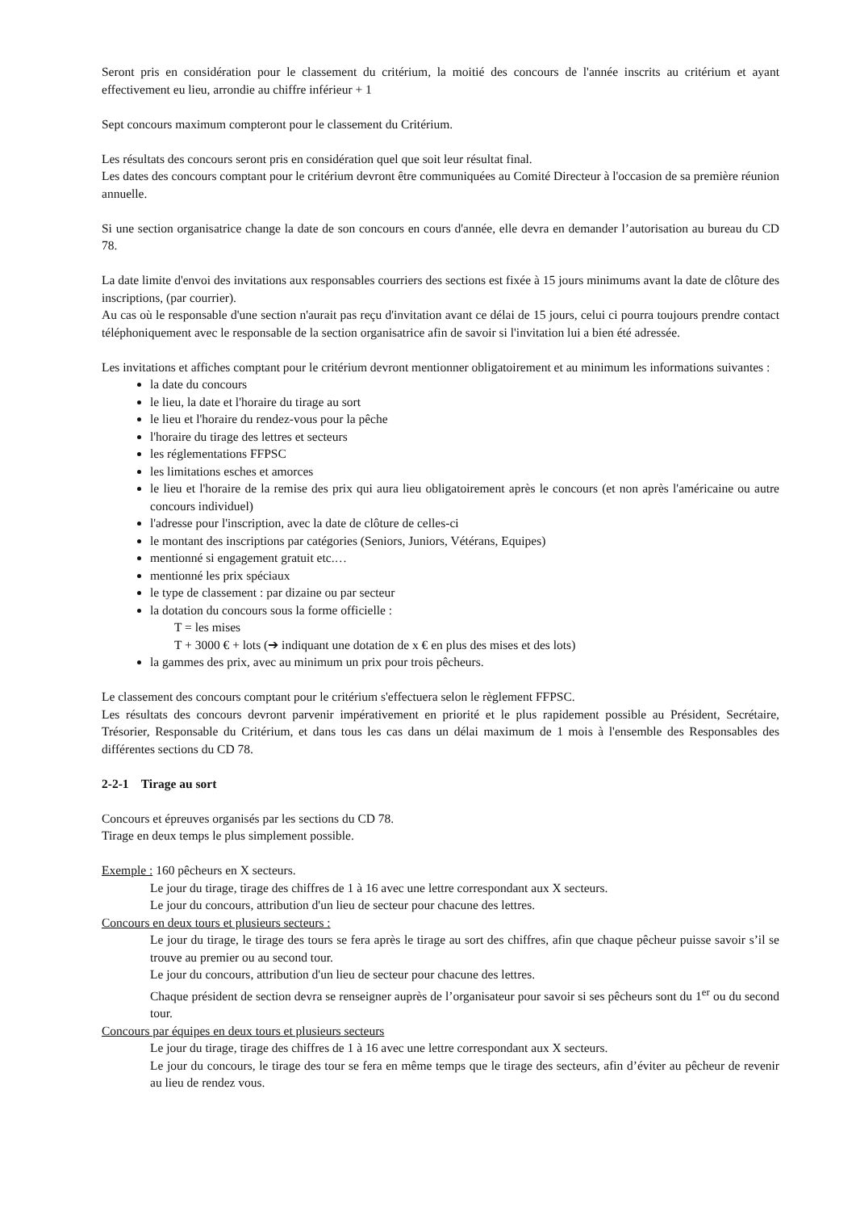Seront pris en considération pour le classement du critérium, la moitié des concours de l'année inscrits au critérium et ayant effectivement eu lieu, arrondie au chiffre inférieur + 1
Sept concours maximum compteront pour le classement du Critérium.
Les résultats des concours seront pris en considération quel que soit leur résultat final.
Les dates des concours comptant pour le critérium devront être communiquées au Comité Directeur à l'occasion de sa première réunion annuelle.
Si une section organisatrice change la date de son concours en cours d'année, elle devra en demander l’autorisation au bureau du CD 78.
La date limite d'envoi des invitations aux responsables courriers des sections est fixée à 15 jours minimums avant la date de clôture des inscriptions, (par courrier).
Au cas où le responsable d'une section n'aurait pas reçu d'invitation avant ce délai de 15 jours, celui ci pourra toujours prendre contact téléphoniquement avec le responsable de la section organisatrice afin de savoir si l'invitation lui a bien été adressée.
Les invitations et affiches comptant pour le critérium devront mentionner obligatoirement et au minimum les informations suivantes :
la date du concours
le lieu, la date et l'horaire du tirage au sort
le lieu et l'horaire du rendez-vous pour la pêche
l'horaire du tirage des lettres et secteurs
les réglementations FFPSC
les limitations esches et amorces
le lieu et l'horaire de la remise des prix qui aura lieu obligatoirement après le concours (et non après l'américaine ou autre concours individuel)
l'adresse pour l'inscription, avec la date de clôture de celles-ci
le montant des inscriptions par catégories (Seniors, Juniors, Vétérans, Equipes)
mentionné si engagement gratuit etc.…
mentionné les prix spéciaux
le type de classement : par dizaine ou par secteur
la dotation du concours sous la forme officielle :
T = les mises
T + 3000 € + lots (➔ indiquant une dotation de x € en plus des mises et des lots)
la gammes des prix, avec au minimum un prix pour trois pêcheurs.
Le classement des concours comptant pour le critérium s'effectuera selon le règlement FFPSC.
Les résultats des concours devront parvenir impérativement en priorité et le plus rapidement possible au Président, Secrétaire, Trésorier, Responsable du Critérium, et dans tous les cas dans un délai maximum de 1 mois à l'ensemble des Responsables des différentes sections du CD 78.
2-2-1 Tirage au sort
Concours et épreuves organisés par les sections du CD 78.
Tirage en deux temps le plus simplement possible.
Exemple : 160 pêcheurs en X secteurs.
Le jour du tirage, tirage des chiffres de 1 à 16 avec une lettre correspondant aux X secteurs.
Le jour du concours, attribution d'un lieu de secteur pour chacune des lettres.
Concours en deux tours et plusieurs secteurs :
Le jour du tirage, le tirage des tours se fera après le tirage au sort des chiffres, afin que chaque pêcheur puisse savoir s’il se trouve au premier ou au second tour.
Le jour du concours, attribution d'un lieu de secteur pour chacune des lettres.
Chaque président de section devra se renseigner auprès de l’organisateur pour savoir si ses pêcheurs sont du 1<sup>er</sup> ou du second tour.
Concours par équipes en deux tours et plusieurs secteurs
Le jour du tirage, tirage des chiffres de 1 à 16 avec une lettre correspondant aux X secteurs.
Le jour du concours, le tirage des tour se fera en même temps que le tirage des secteurs, afin d’éviter au pêcheur de revenir au lieu de rendez vous.